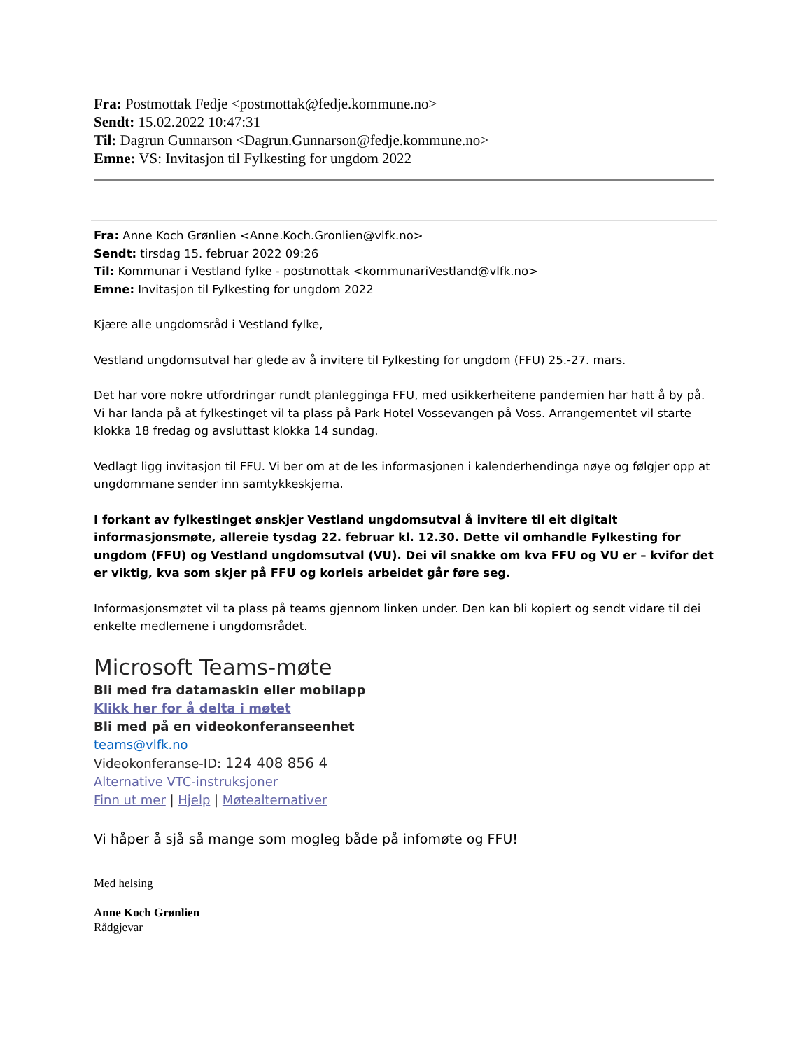Fra: Postmottak Fedje <postmottak@fedje.kommune.no>
Sendt: 15.02.2022 10:47:31
Til: Dagrun Gunnarson <Dagrun.Gunnarson@fedje.kommune.no>
Emne: VS: Invitasjon til Fylkesting for ungdom 2022
Fra: Anne Koch Grønlien <Anne.Koch.Gronlien@vlfk.no>
Sendt: tirsdag 15. februar 2022 09:26
Til: Kommunar i Vestland fylke - postmottak <kommunariVestland@vlfk.no>
Emne: Invitasjon til Fylkesting for ungdom 2022
Kjære alle ungdomsråd i Vestland fylke,
Vestland ungdomsutval har glede av å invitere til Fylkesting for ungdom (FFU) 25.-27. mars.
Det har vore nokre utfordringar rundt planlegginga FFU, med usikkerheitene pandemien har hatt å by på. Vi har landa på at fylkestinget vil ta plass på Park Hotel Vossevangen på Voss. Arrangementet vil starte klokka 18 fredag og avsluttast klokka 14 sundag.
Vedlagt ligg invitasjon til FFU. Vi ber om at de les informasjonen i kalenderhendinga nøye og følgjer opp at ungdommane sender inn samtykkeskjema.
I forkant av fylkestinget ønskjer Vestland ungdomsutval å invitere til eit digitalt informasjonsmøte, allereie tysdag 22. februar kl. 12.30. Dette vil omhandle Fylkesting for ungdom (FFU) og Vestland ungdomsutval (VU). Dei vil snakke om kva FFU og VU er – kvifor det er viktig, kva som skjer på FFU og korleis arbeidet går føre seg.
Informasjonsmøtet vil ta plass på teams gjennom linken under. Den kan bli kopiert og sendt vidare til dei enkelte medlemene i ungdomsrådet.
Microsoft Teams-møte
Bli med fra datamaskin eller mobilapp
Klikk her for å delta i møtet
Bli med på en videokonferanseenhet
teams@vlfk.no
Videokonferanse-ID: 124 408 856 4
Alternative VTC-instruksjoner
Finn ut mer | Hjelp | Møtealternativer
Vi håper å sjå så mange som mogleg både på infomøte og FFU!
Med helsing
Anne Koch Grønlien
Rådgjevar